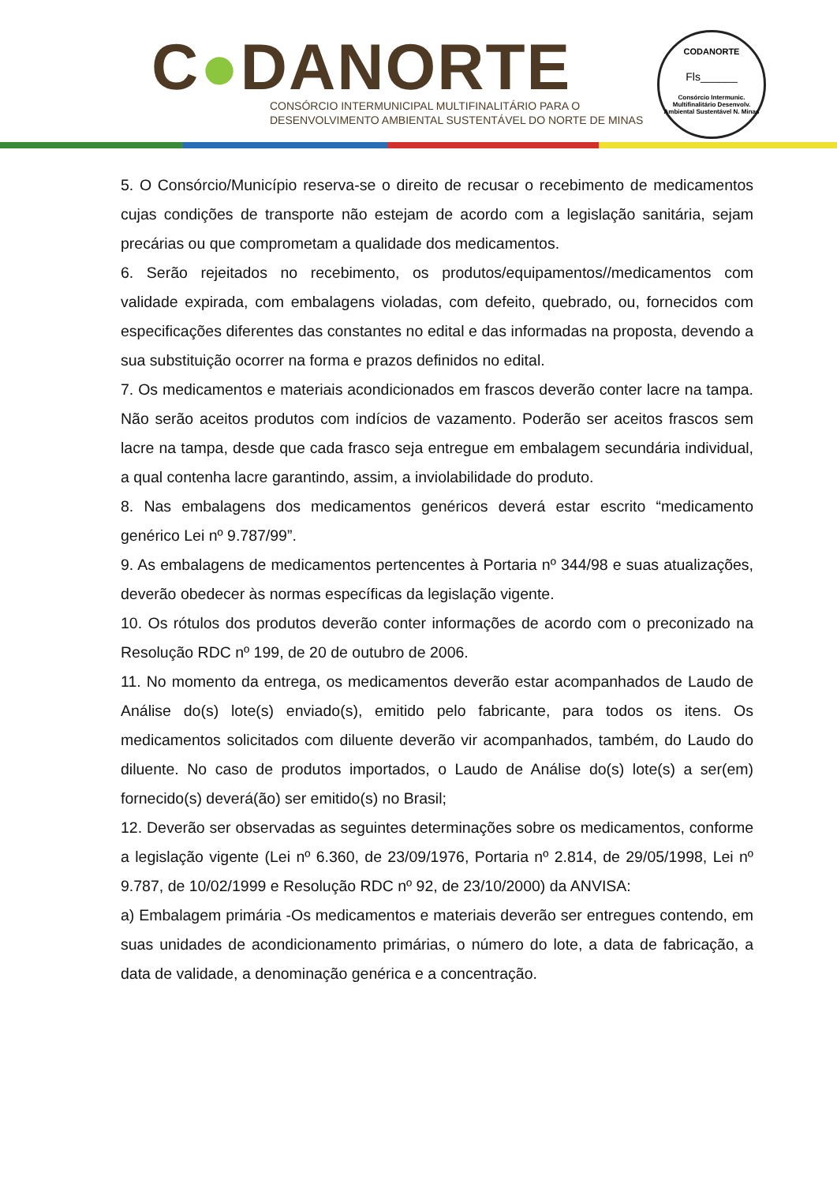C●DANORTE
CONSÓRCIO INTERMUNICIPAL MULTIFINALITÁRIO PARA O
DESENVOLVIMENTO AMBIENTAL SUSTENTÁVEL DO NORTE DE MINAS
CODANORTE
Fls______
Consórcio Intermunic. Multifinalitário Desenvolv. Ambiental Sustentável N. Minas
5. O Consórcio/Município reserva-se o direito de recusar o recebimento de medicamentos cujas condições de transporte não estejam de acordo com a legislação sanitária, sejam precárias ou que comprometam a qualidade dos medicamentos.
6. Serão rejeitados no recebimento, os produtos/equipamentos//medicamentos com validade expirada, com embalagens violadas, com defeito, quebrado, ou, fornecidos com especificações diferentes das constantes no edital e das informadas na proposta, devendo a sua substituição ocorrer na forma e prazos definidos no edital.
7. Os medicamentos e materiais acondicionados em frascos deverão conter lacre na tampa. Não serão aceitos produtos com indícios de vazamento. Poderão ser aceitos frascos sem lacre na tampa, desde que cada frasco seja entregue em embalagem secundária individual, a qual contenha lacre garantindo, assim, a inviolabilidade do produto.
8. Nas embalagens dos medicamentos genéricos deverá estar escrito “medicamento genérico Lei nº 9.787/99”.
9. As embalagens de medicamentos pertencentes à Portaria nº 344/98 e suas atualizações, deverão obedecer às normas específicas da legislação vigente.
10. Os rótulos dos produtos deverão conter informações de acordo com o preconizado na Resolução RDC nº 199, de 20 de outubro de 2006.
11. No momento da entrega, os medicamentos deverão estar acompanhados de Laudo de Análise do(s) lote(s) enviado(s), emitido pelo fabricante, para todos os itens. Os medicamentos solicitados com diluente deverão vir acompanhados, também, do Laudo do diluente. No caso de produtos importados, o Laudo de Análise do(s) lote(s) a ser(em) fornecido(s) deverá(ão) ser emitido(s) no Brasil;
12. Deverão ser observadas as seguintes determinações sobre os medicamentos, conforme a legislação vigente (Lei nº 6.360, de 23/09/1976, Portaria nº 2.814, de 29/05/1998, Lei nº 9.787, de 10/02/1999 e Resolução RDC nº 92, de 23/10/2000) da ANVISA:
a) Embalagem primária -Os medicamentos e materiais deverão ser entregues contendo, em suas unidades de acondicionamento primárias, o número do lote, a data de fabricação, a data de validade, a denominação genérica e a concentração.